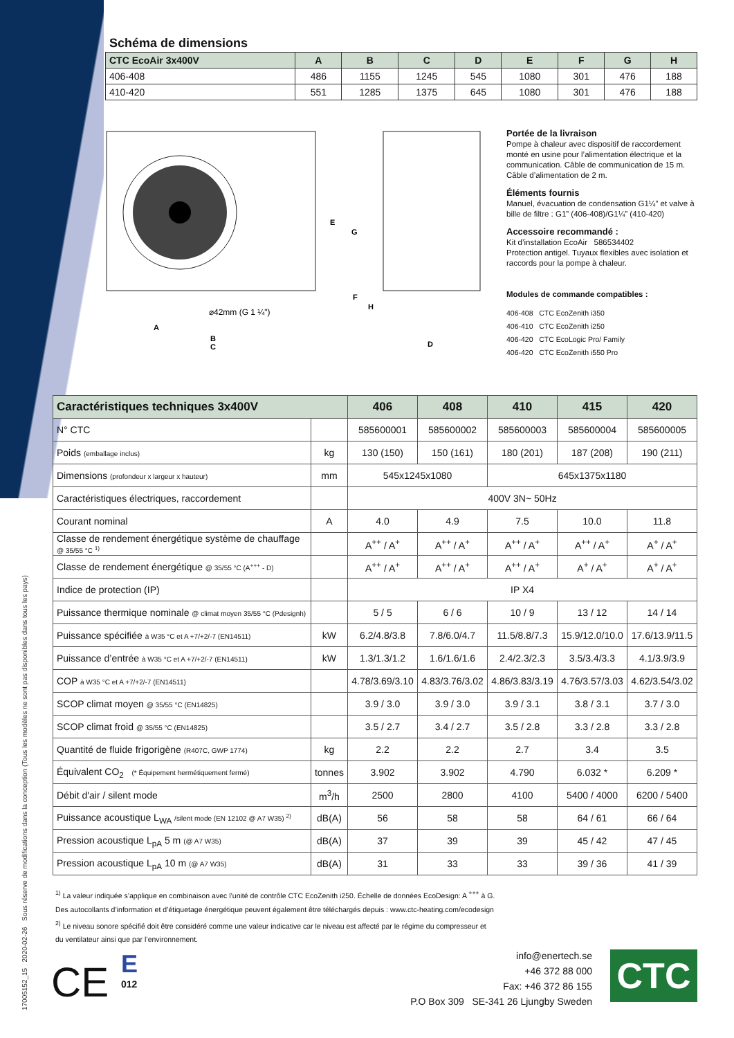17005152_15 2020-02-26 Sous réserve de modifications dans la conception (Tous les modèles ne sont pas disponibles dans tous les pays)
Schéma de dimensions
| CTC EcoAir 3x400V | A | B | C | D | E | F | G | H |
| --- | --- | --- | --- | --- | --- | --- | --- | --- |
| 406-408 | 486 | 1155 | 1245 | 545 | 1080 | 301 | 476 | 188 |
| 410-420 | 551 | 1285 | 1375 | 645 | 1080 | 301 | 476 | 188 |
⌀42mm (G 1 ¼")
A
B
C
E
G
F
H
D
Portée de la livraison
Pompe à chaleur avec dispositif de raccordement monté en usine pour l’alimentation électrique et la communication. Câble de communication de 15 m. Câble d’alimentation de 2 m.
Éléments fournis
Manuel, évacuation de condensation G1¼” et valve à bille de filtre : G1” (406-408)/G1¼” (410-420)
Accessoire recommandé :
Kit d’installation EcoAir 586534402
Protection antigel. Tuyaux flexibles avec isolation et raccords pour la pompe à chaleur.
Modules de commande compatibles :
406-408 CTC EcoZenith i350
406-410 CTC EcoZenith i250
406-420 CTC EcoLogic Pro/ Family
406-420 CTC EcoZenith i550 Pro
| Caractéristiques techniques 3x400V | | 406 | 408 | 410 | 415 | 420 |
| --- | --- | --- | --- | --- | --- | --- |
| N° CTC | | 585600001 | 585600002 | 585600003 | 585600004 | 585600005 |
| Poids (emballage inclus) | kg | 130 (150) | 150 (161) | 180 (201) | 187 (208) | 190 (211) |
| Dimensions (profondeur x largeur x hauteur) | mm | 545x1245x1080 | | 645x1375x1180 | | |
| Caractéristiques électriques, raccordement | | 400V 3N~ 50Hz | | | | |
| Courant nominal | A | 4.0 | 4.9 | 7.5 | 10.0 | 11.8 |
| Classe de rendement énergétique système de chauffage @ 35/55 °C <sup>1)</sup> | | A<sup>++</sup> / A<sup>+</sup> | A<sup>++</sup> / A<sup>+</sup> | A<sup>++</sup> / A<sup>+</sup> | A<sup>++</sup> / A<sup>+</sup> | A<sup>+</sup> / A<sup>+</sup> |
| Classe de rendement énergétique @ 35/55 °C (A<sup>+++</sup> - D) | | A<sup>++</sup> / A<sup>+</sup> | A<sup>++</sup> / A<sup>+</sup> | A<sup>++</sup> / A<sup>+</sup> | A<sup>+</sup> / A<sup>+</sup> | A<sup>+</sup> / A<sup>+</sup> |
| Indice de protection (IP) | | IP X4 | | | | |
| Puissance thermique nominale @ climat moyen 35/55 °C (Pdesignh) | | 5 / 5 | 6 / 6 | 10 / 9 | 13 / 12 | 14 / 14 |
| Puissance spécifiée à W35 °C et A +7/+2/-7 (EN14511) | kW | 6.2/4.8/3.8 | 7.8/6.0/4.7 | 11.5/8.8/7.3 | 15.9/12.0/10.0 | 17.6/13.9/11.5 |
| Puissance d’entrée à W35 °C et A +7/+2/-7 (EN14511) | kW | 1.3/1.3/1.2 | 1.6/1.6/1.6 | 2.4/2.3/2.3 | 3.5/3.4/3.3 | 4.1/3.9/3.9 |
| COP à W35 °C et A +7/+2/-7 (EN14511) | | 4.78/3.69/3.10 | 4.83/3.76/3.02 | 4.86/3.83/3.19 | 4.76/3.57/3.03 | 4.62/3.54/3.02 |
| SCOP climat moyen @ 35/55 °C (EN14825) | | 3.9 / 3.0 | 3.9 / 3.0 | 3.9 / 3.1 | 3.8 / 3.1 | 3.7 / 3.0 |
| SCOP climat froid @ 35/55 °C (EN14825) | | 3.5 / 2.7 | 3.4 / 2.7 | 3.5 / 2.8 | 3.3 / 2.8 | 3.3 / 2.8 |
| Quantité de fluide frigorigène (R407C, GWP 1774) | kg | 2.2 | 2.2 | 2.7 | 3.4 | 3.5 |
| Équivalent CO<sub>2</sub> (* Équipement hermétiquement fermé) | tonnes | 3.902 | 3.902 | 4.790 | 6.032 * | 6.209 * |
| Débit d'air / silent mode | m<sup>3</sup>/h | 2500 | 2800 | 4100 | 5400 / 4000 | 6200 / 5400 |
| Puissance acoustique L<sub>WA</sub> /silent mode (EN 12102 @ A7 W35) <sup>2)</sup> | dB(A) | 56 | 58 | 58 | 64 / 61 | 66 / 64 |
| Pression acoustique L<sub>pA</sub> 5 m (@ A7 W35) | dB(A) | 37 | 39 | 39 | 45 / 42 | 47 / 45 |
| Pression acoustique L<sub>pA</sub> 10 m (@ A7 W35) | dB(A) | 31 | 33 | 33 | 39 / 36 | 41 / 39 |
<sup>1)</sup> La valeur indiquée s’applique en combinaison avec l’unité de contrôle CTC EcoZenith i250. Échelle de données EcoDesign: A <sup>+++</sup> à G.
Des autocollants d’information et d’étiquetage énergétique peuvent également être téléchargés depuis : www.ctc-heating.com/ecodesign
<sup>2)</sup> Le niveau sonore spécifié doit être considéré comme une valeur indicative car le niveau est affecté par le régime du compresseur et
du ventilateur ainsi que par l’environnement.
CE
E
012
info@enertech.se
+46 372 88 000
Fax: +46 372 86 155
P.O Box 309 SE-341 26 Ljungby Sweden
CTC